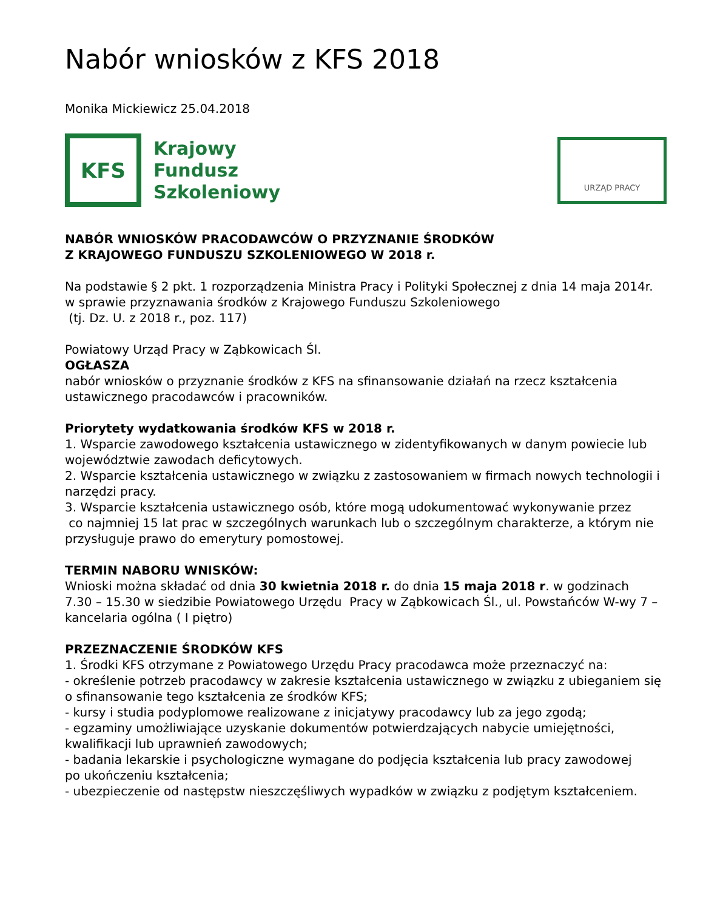Nabór wniosków z KFS 2018
Monika Mickiewicz 25.04.2018
KFS
Krajowy
Fundusz
Szkoleniowy
URZĄD PRACY
NABÓR WNIOSKÓW PRACODAWCÓW O PRZYZNANIE ŚRODKÓW
Z KRAJOWEGO FUNDUSZU SZKOLENIOWEGO W 2018 r.
Na podstawie § 2 pkt. 1 rozporządzenia Ministra Pracy i Polityki Społecznej z dnia 14 maja 2014r. w sprawie przyznawania środków z Krajowego Funduszu Szkoleniowego
(tj. Dz. U. z 2018 r., poz. 117)
Powiatowy Urząd Pracy w Ząbkowicach Śl.
OGŁASZA
nabór wniosków o przyznanie środków z KFS na sfinansowanie działań na rzecz kształcenia ustawicznego pracodawców i pracowników.
Priorytety wydatkowania środków KFS w 2018 r.
1. Wsparcie zawodowego kształcenia ustawicznego w zidentyfikowanych w danym powiecie lub województwie zawodach deficytowych.
2. Wsparcie kształcenia ustawicznego w związku z zastosowaniem w firmach nowych technologii i narzędzi pracy.
3. Wsparcie kształcenia ustawicznego osób, które mogą udokumentować wykonywanie przez
co najmniej 15 lat prac w szczególnych warunkach lub o szczególnym charakterze, a którym nie przysługuje prawo do emerytury pomostowej.
TERMIN NABORU WNISKÓW:
Wnioski można składać od dnia 30 kwietnia 2018 r. do dnia 15 maja 2018 r. w godzinach
7.30 – 15.30 w siedzibie Powiatowego Urzędu Pracy w Ząbkowicach Śl., ul. Powstańców W-wy 7 – kancelaria ogólna ( I piętro)
PRZEZNACZENIE ŚRODKÓW KFS
1. Środki KFS otrzymane z Powiatowego Urzędu Pracy pracodawca może przeznaczyć na:
- określenie potrzeb pracodawcy w zakresie kształcenia ustawicznego w związku z ubieganiem się o sfinansowanie tego kształcenia ze środków KFS;
- kursy i studia podyplomowe realizowane z inicjatywy pracodawcy lub za jego zgodą;
- egzaminy umożliwiające uzyskanie dokumentów potwierdzających nabycie umiejętności, kwalifikacji lub uprawnień zawodowych;
- badania lekarskie i psychologiczne wymagane do podjęcia kształcenia lub pracy zawodowej
po ukończeniu kształcenia;
- ubezpieczenie od następstw nieszczęśliwych wypadków w związku z podjętym kształceniem.